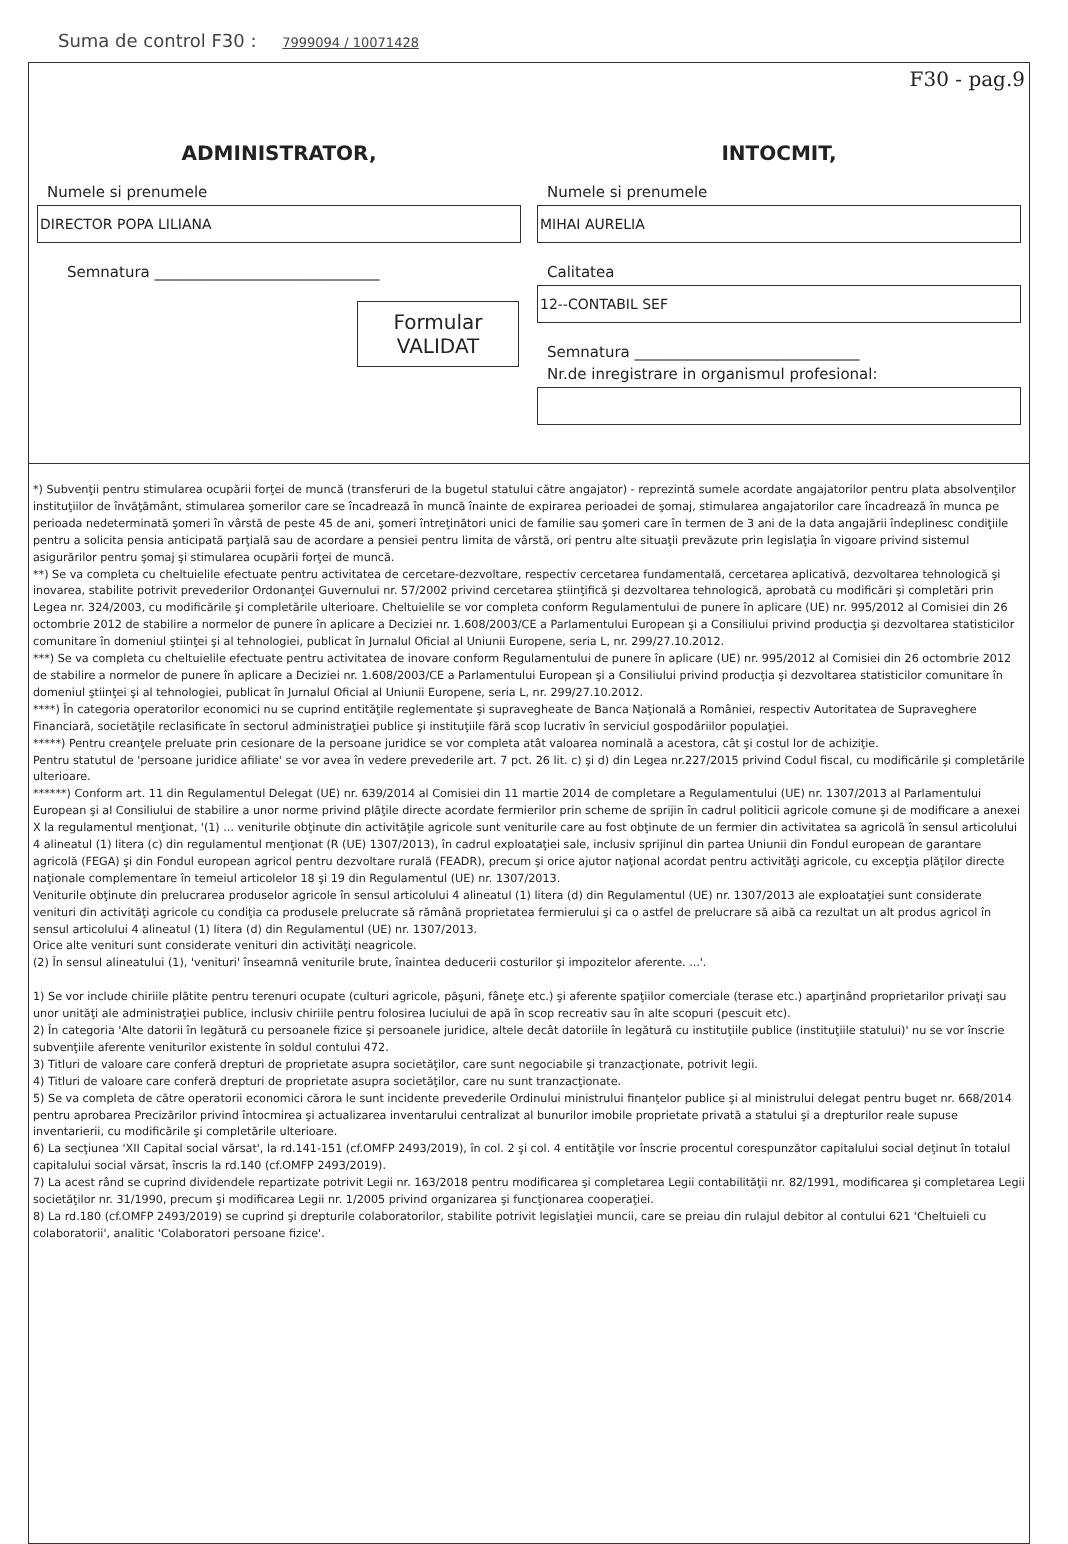Suma de control F30 : 7999094 / 10071428
F30 - pag.9
ADMINISTRATOR,
Numele si prenumele
DIRECTOR POPA LILIANA
Semnatura ______________________________
Formular
VALIDAT
INTOCMIT,
Numele si prenumele
MIHAI AURELIA
Calitatea
12--CONTABIL SEF
Semnatura ______________________________
Nr.de inregistrare in organismul profesional:
*) Subvenţii pentru stimularea ocupării forţei de muncă (transferuri de la bugetul statului către angajator) - reprezintă sumele acordate angajatorilor pentru plata absolvenţilor instituţiilor de învăţământ, stimularea şomerilor care se încadrează în muncă înainte de expirarea perioadei de şomaj, stimularea angajatorilor care încadrează în munca pe perioada nedeterminată şomeri în vârstă de peste 45 de ani, şomeri întreţinători unici de familie sau şomeri care în termen de 3 ani de la data angajării îndeplinesc condiţiile pentru a solicita pensia anticipată parţială sau de acordare a pensiei pentru limita de vârstă, ori pentru alte situaţii prevăzute prin legislaţia în vigoare privind sistemul asigurărilor pentru şomaj şi stimularea ocupării forţei de muncă.
**) Se va completa cu cheltuielile efectuate pentru activitatea de cercetare-dezvoltare, respectiv cercetarea fundamentală, cercetarea aplicativă, dezvoltarea tehnologică şi inovarea, stabilite potrivit prevederilor Ordonanţei Guvernului nr. 57/2002 privind cercetarea ştiinţifică şi dezvoltarea tehnologică, aprobată cu modificări şi completări prin Legea nr. 324/2003, cu modificările şi completările ulterioare. Cheltuielile se vor completa conform Regulamentului de punere în aplicare (UE) nr. 995/2012 al Comisiei din 26 octombrie 2012 de stabilire a normelor de punere în aplicare a Deciziei nr. 1.608/2003/CE a Parlamentului European şi a Consiliului privind producţia şi dezvoltarea statisticilor comunitare în domeniul ştiinţei şi al tehnologiei, publicat în Jurnalul Oficial al Uniunii Europene, seria L, nr. 299/27.10.2012.
***) Se va completa cu cheltuielile efectuate pentru activitatea de inovare conform Regulamentului de punere în aplicare (UE) nr. 995/2012 al Comisiei din 26 octombrie 2012 de stabilire a normelor de punere în aplicare a Deciziei nr. 1.608/2003/CE a Parlamentului European şi a Consiliului privind producţia şi dezvoltarea statisticilor comunitare în domeniul ştiinţei şi al tehnologiei, publicat în Jurnalul Oficial al Uniunii Europene, seria L, nr. 299/27.10.2012.
****) În categoria operatorilor economici nu se cuprind entităţile reglementate şi supravegheate de Banca Naţională a României, respectiv Autoritatea de Supraveghere Financiară, societăţile reclasificate în sectorul administraţiei publice şi instituţiile fără scop lucrativ în serviciul gospodăriilor populaţiei.
*****) Pentru creanţele preluate prin cesionare de la persoane juridice se vor completa atât valoarea nominală a acestora, cât şi costul lor de achiziţie.
Pentru statutul de 'persoane juridice afiliate' se vor avea în vedere prevederile art. 7 pct. 26 lit. c) şi d) din Legea nr.227/2015 privind Codul fiscal, cu modificările şi completările ulterioare.
******) Conform art. 11 din Regulamentul Delegat (UE) nr. 639/2014 al Comisiei din 11 martie 2014 de completare a Regulamentului (UE) nr. 1307/2013 al Parlamentului European şi al Consiliului de stabilire a unor norme privind plăţile directe acordate fermierilor prin scheme de sprijin în cadrul politicii agricole comune şi de modificare a anexei X la regulamentul menţionat, '(1) ... veniturile obţinute din activităţile agricole sunt veniturile care au fost obţinute de un fermier din activitatea sa agricolă în sensul articolului 4 alineatul (1) litera (c) din regulamentul menţionat (R (UE) 1307/2013), în cadrul exploataţiei sale, inclusiv sprijinul din partea Uniunii din Fondul european de garantare agricolă (FEGA) şi din Fondul european agricol pentru dezvoltare rurală (FEADR), precum şi orice ajutor naţional acordat pentru activităţi agricole, cu excepţia plăţilor directe naţionale complementare în temeiul articolelor 18 şi 19 din Regulamentul (UE) nr. 1307/2013.
Veniturile obţinute din prelucrarea produselor agricole în sensul articolului 4 alineatul (1) litera (d) din Regulamentul (UE) nr. 1307/2013 ale exploataţiei sunt considerate venituri din activităţi agricole cu condiţia ca produsele prelucrate să rămână proprietatea fermierului şi ca o astfel de prelucrare să aibă ca rezultat un alt produs agricol în sensul articolului 4 alineatul (1) litera (d) din Regulamentul (UE) nr. 1307/2013.
Orice alte venituri sunt considerate venituri din activităţi neagricole.
(2) În sensul alineatului (1), 'venituri' înseamnă veniturile brute, înaintea deducerii costurilor şi impozitelor aferente. ...'.
1) Se vor include chiriile plătite pentru terenuri ocupate (culturi agricole, păşuni, fâneţe etc.) şi aferente spaţiilor comerciale (terase etc.) aparţinând proprietarilor privaţi sau unor unităţi ale administraţiei publice, inclusiv chiriile pentru folosirea luciului de apă în scop recreativ sau în alte scopuri (pescuit etc).
2) În categoria 'Alte datorii în legătură cu persoanele fizice şi persoanele juridice, altele decât datoriile în legătură cu instituţiile publice (instituţiile statului)' nu se vor înscrie subvenţiile aferente veniturilor existente în soldul contului 472.
3) Titluri de valoare care conferă drepturi de proprietate asupra societăţilor, care sunt negociabile şi tranzacţionate, potrivit legii.
4) Titluri de valoare care conferă drepturi de proprietate asupra societăţilor, care nu sunt tranzacţionate.
5) Se va completa de către operatorii economici cărora le sunt incidente prevederile Ordinului ministrului finanţelor publice şi al ministrului delegat pentru buget nr. 668/2014 pentru aprobarea Precizărilor privind întocmirea şi actualizarea inventarului centralizat al bunurilor imobile proprietate privată a statului şi a drepturilor reale supuse inventarierii, cu modificările şi completările ulterioare.
6) La secţiunea 'XII Capital social vărsat', la rd.141-151 (cf.OMFP 2493/2019), în col. 2 şi col. 4 entităţile vor înscrie procentul corespunzător capitalului social deţinut în totalul capitalului social vărsat, înscris la rd.140 (cf.OMFP 2493/2019).
7) La acest rând se cuprind dividendele repartizate potrivit Legii nr. 163/2018 pentru modificarea şi completarea Legii contabilităţii nr. 82/1991, modificarea şi completarea Legii societăţilor nr. 31/1990, precum şi modificarea Legii nr. 1/2005 privind organizarea şi funcţionarea cooperaţiei.
8) La rd.180 (cf.OMFP 2493/2019) se cuprind şi drepturile colaboratorilor, stabilite potrivit legislaţiei muncii, care se preiau din rulajul debitor al contului 621 'Cheltuieli cu colaboratorii', analitic 'Colaboratori persoane fizice'.